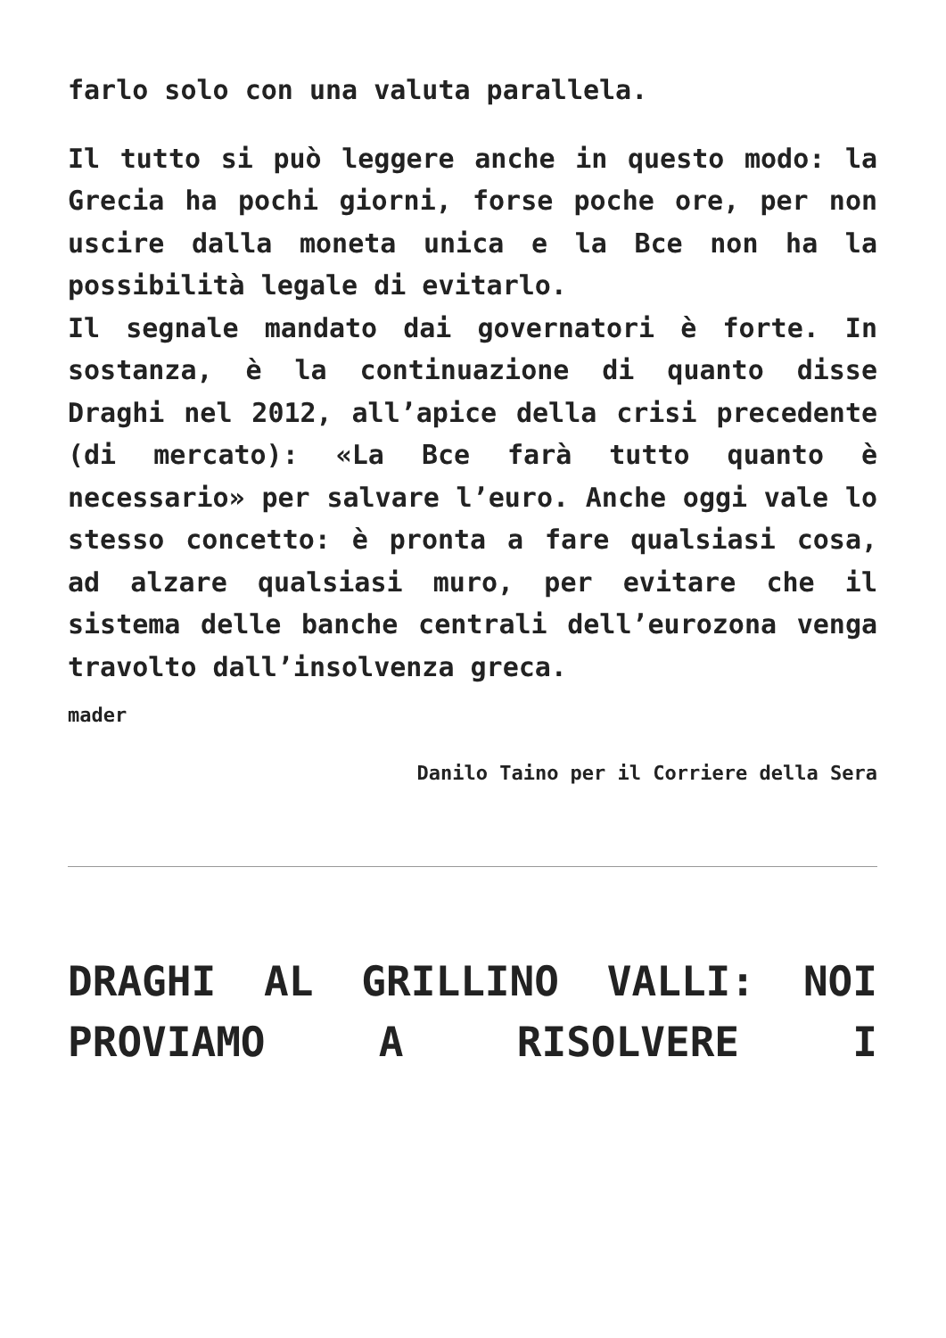farlo solo con una valuta parallela.
Il tutto si può leggere anche in questo modo: la Grecia ha pochi giorni, forse poche ore, per non uscire dalla moneta unica e la Bce non ha la possibilità legale di evitarlo.
Il segnale mandato dai governatori è forte. In sostanza, è la continuazione di quanto disse Draghi nel 2012, all’apice della crisi precedente (di mercato): «La Bce farà tutto quanto è necessario» per salvare l’euro. Anche oggi vale lo stesso concetto: è pronta a fare qualsiasi cosa, ad alzare qualsiasi muro, per evitare che il sistema delle banche centrali dell’eurozona venga travolto dall’insolvenza greca.
mader
Danilo Taino per il Corriere della Sera
DRAGHI AL GRILLINO VALLI: NOI PROVIAMO A RISOLVERE I